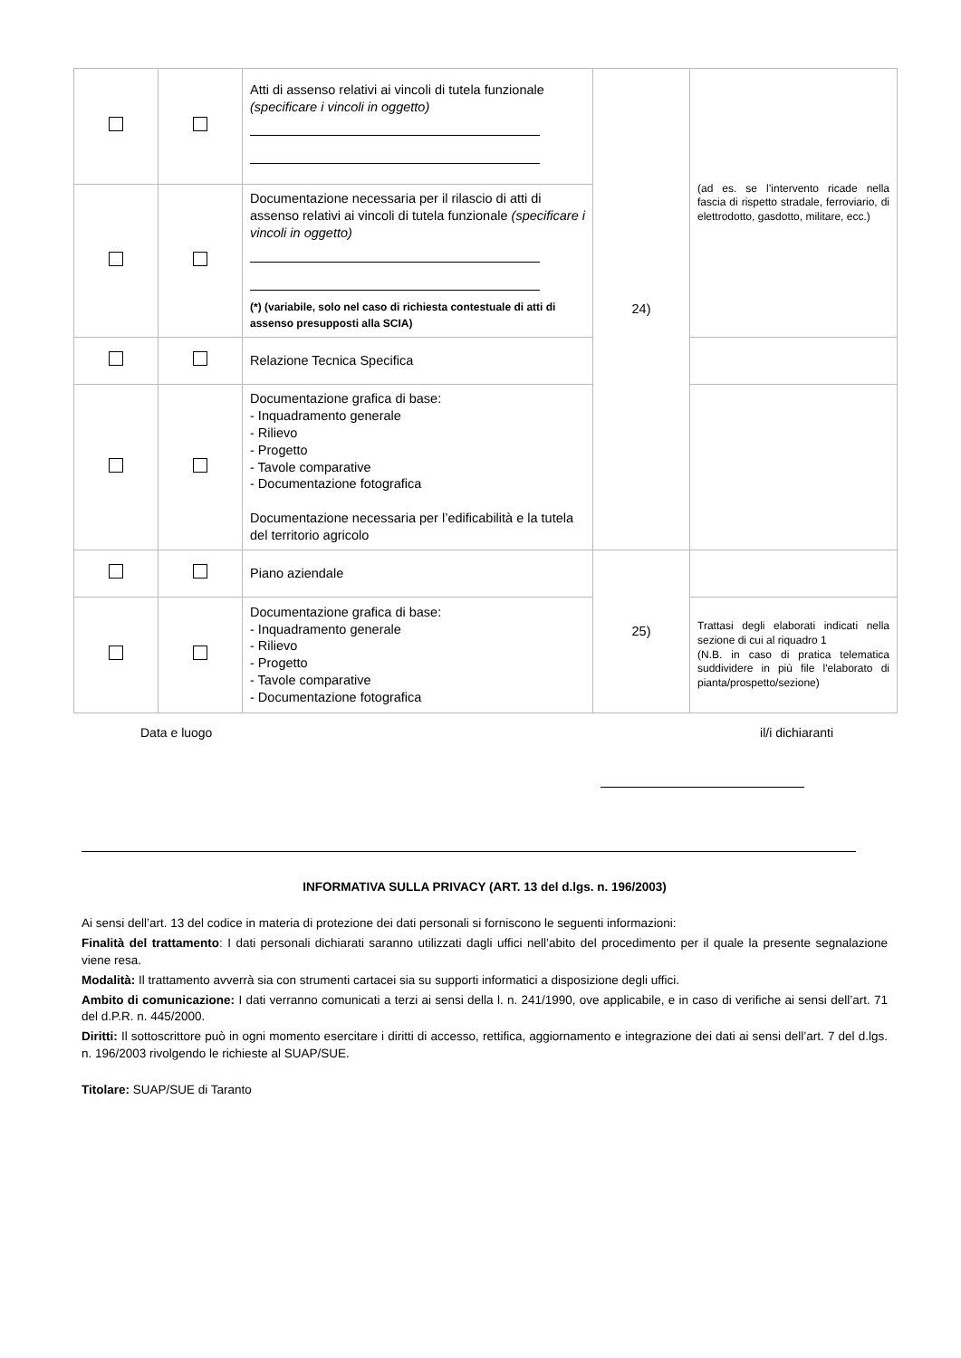| | | Atti di assenso relativi ai vincoli di tutela funzionale (specificare i vincoli in oggetto) | 24) | (ad es. se l’intervento ricade nella fascia di rispetto stradale, ferroviario, di elettrodotto, gasdotto, militare, ecc.) |
| | | Documentazione necessaria per il rilascio di atti di assenso relativi ai vincoli di tutela funzionale (specificare i vincoli in oggetto) (*) (variabile, solo nel caso di richiesta contestuale di atti di assenso presupposti alla SCIA) | | |
| | | Relazione Tecnica Specifica | | |
| | | Documentazione grafica di base: - Inquadramento generale - Rilievo - Progetto - Tavole comparative - Documentazione fotografica Documentazione necessaria per l’edificabilità e la tutela del territorio agricolo | | |
| | | Piano aziendale | 25) | |
| | | Documentazione grafica di base: - Inquadramento generale - Rilievo - Progetto - Tavole comparative - Documentazione fotografica | | Trattasi degli elaborati indicati nella sezione di cui al riquadro 1 (N.B. in caso di pratica telematica suddividere in più file l'elaborato di pianta/prospetto/sezione) |
Data e luogo il/i dichiaranti
INFORMATIVA SULLA PRIVACY (ART. 13 del d.lgs. n. 196/2003)
Ai sensi dell’art. 13 del codice in materia di protezione dei dati personali si forniscono le seguenti informazioni:
Finalità del trattamento: I dati personali dichiarati saranno utilizzati dagli uffici nell’abito del procedimento per il quale la presente segnalazione viene resa.
Modalità: Il trattamento avverrà sia con strumenti cartacei sia su supporti informatici a disposizione degli uffici.
Ambito di comunicazione: I dati verranno comunicati a terzi ai sensi della l. n. 241/1990, ove applicabile, e in caso di verifiche ai sensi dell’art. 71 del d.P.R. n. 445/2000.
Diritti: Il sottoscrittore può in ogni momento esercitare i diritti di accesso, rettifica, aggiornamento e integrazione dei dati ai sensi dell’art. 7 del d.lgs. n. 196/2003 rivolgendo le richieste al SUAP/SUE.
Titolare: SUAP/SUE di Taranto